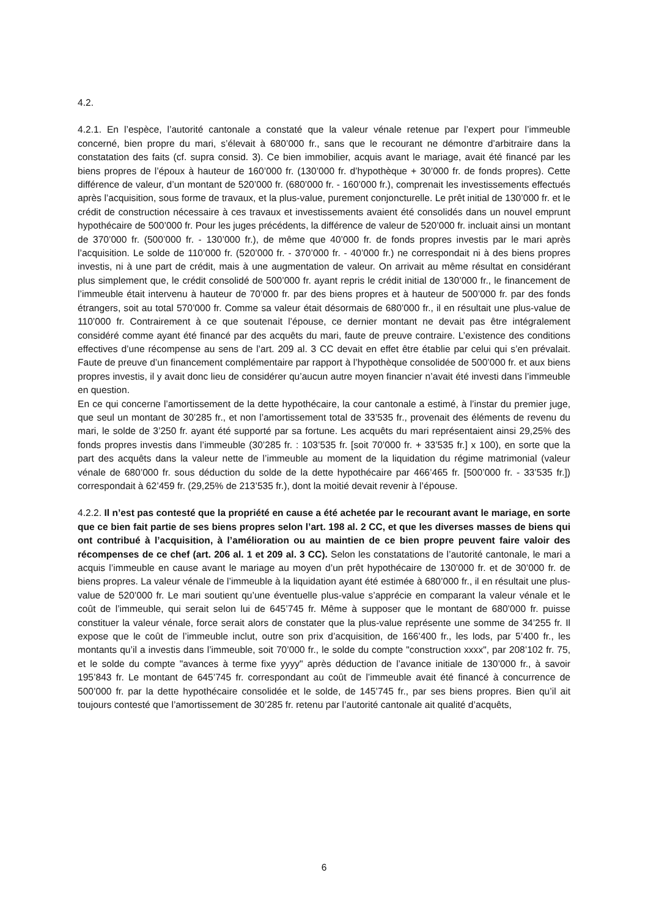4.2.
4.2.1. En l’espèce, l’autorité cantonale a constaté que la valeur vénale retenue par l’expert pour l’immeuble concerné, bien propre du mari, s’élevait à 680’000 fr., sans que le recourant ne démontre d’arbitraire dans la constatation des faits (cf. supra consid. 3). Ce bien immobilier, acquis avant le mariage, avait été financé par les biens propres de l’époux à hauteur de 160’000 fr. (130’000 fr. d’hypothèque + 30’000 fr. de fonds propres). Cette différence de valeur, d’un montant de 520’000 fr. (680’000 fr. - 160’000 fr.), comprenait les investissements effectués après l’acquisition, sous forme de travaux, et la plus-value, purement conjoncturelle. Le prêt initial de 130’000 fr. et le crédit de construction nécessaire à ces travaux et investissements avaient été consolidés dans un nouvel emprunt hypothécaire de 500’000 fr. Pour les juges précédents, la différence de valeur de 520’000 fr. incluait ainsi un montant de 370’000 fr. (500’000 fr. - 130’000 fr.), de même que 40’000 fr. de fonds propres investis par le mari après l’acquisition. Le solde de 110’000 fr. (520’000 fr. - 370’000 fr. - 40’000 fr.) ne correspondait ni à des biens propres investis, ni à une part de crédit, mais à une augmentation de valeur. On arrivait au même résultat en considérant plus simplement que, le crédit consolidé de 500’000 fr. ayant repris le crédit initial de 130’000 fr., le financement de l’immeuble était intervenu à hauteur de 70’000 fr. par des biens propres et à hauteur de 500’000 fr. par des fonds étrangers, soit au total 570’000 fr. Comme sa valeur était désormais de 680’000 fr., il en résultait une plus-value de 110’000 fr. Contrairement à ce que soutenait l’épouse, ce dernier montant ne devait pas être intégralement considéré comme ayant été financé par des acquêts du mari, faute de preuve contraire. L’existence des conditions effectives d’une récompense au sens de l’art. 209 al. 3 CC devait en effet être établie par celui qui s’en prévalait. Faute de preuve d’un financement complémentaire par rapport à l’hypothèque consolidée de 500’000 fr. et aux biens propres investis, il y avait donc lieu de considérer qu’aucun autre moyen financier n’avait été investi dans l’immeuble en question.
En ce qui concerne l’amortissement de la dette hypothécaire, la cour cantonale a estimé, à l’instar du premier juge, que seul un montant de 30’285 fr., et non l’amortissement total de 33’535 fr., provenait des éléments de revenu du mari, le solde de 3’250 fr. ayant été supporté par sa fortune. Les acquêts du mari représentaient ainsi 29,25% des fonds propres investis dans l’immeuble (30’285 fr. : 103’535 fr. [soit 70’000 fr. + 33’535 fr.] x 100), en sorte que la part des acquêts dans la valeur nette de l’immeuble au moment de la liquidation du régime matrimonial (valeur vénale de 680’000 fr. sous déduction du solde de la dette hypothécaire par 466’465 fr. [500’000 fr. - 33’535 fr.]) correspondait à 62’459 fr. (29,25% de 213’535 fr.), dont la moitié devait revenir à l’épouse.
4.2.2. Il n’est pas contesté que la propriété en cause a été achetée par le recourant avant le mariage, en sorte que ce bien fait partie de ses biens propres selon l’art. 198 al. 2 CC, et que les diverses masses de biens qui ont contribué à l’acquisition, à l’amélioration ou au maintien de ce bien propre peuvent faire valoir des récompenses de ce chef (art. 206 al. 1 et 209 al. 3 CC). Selon les constatations de l’autorité cantonale, le mari a acquis l’immeuble en cause avant le mariage au moyen d’un prêt hypothécaire de 130’000 fr. et de 30’000 fr. de biens propres. La valeur vénale de l’immeuble à la liquidation ayant été estimée à 680’000 fr., il en résultait une plus-value de 520’000 fr. Le mari soutient qu’une éventuelle plus-value s’apprécie en comparant la valeur vénale et le coût de l’immeuble, qui serait selon lui de 645’745 fr. Même à supposer que le montant de 680’000 fr. puisse constituer la valeur vénale, force serait alors de constater que la plus-value représente une somme de 34’255 fr. Il expose que le coût de l’immeuble inclut, outre son prix d’acquisition, de 166’400 fr., les lods, par 5’400 fr., les montants qu’il a investis dans l’immeuble, soit 70’000 fr., le solde du compte "construction xxxx", par 208’102 fr. 75, et le solde du compte "avances à terme fixe yyyy" après déduction de l’avance initiale de 130’000 fr., à savoir 195’843 fr. Le montant de 645’745 fr. correspondant au coût de l’immeuble avait été financé à concurrence de 500’000 fr. par la dette hypothécaire consolidée et le solde, de 145’745 fr., par ses biens propres. Bien qu’il ait toujours contesté que l’amortissement de 30’285 fr. retenu par l’autorité cantonale ait qualité d’acquêts,
6